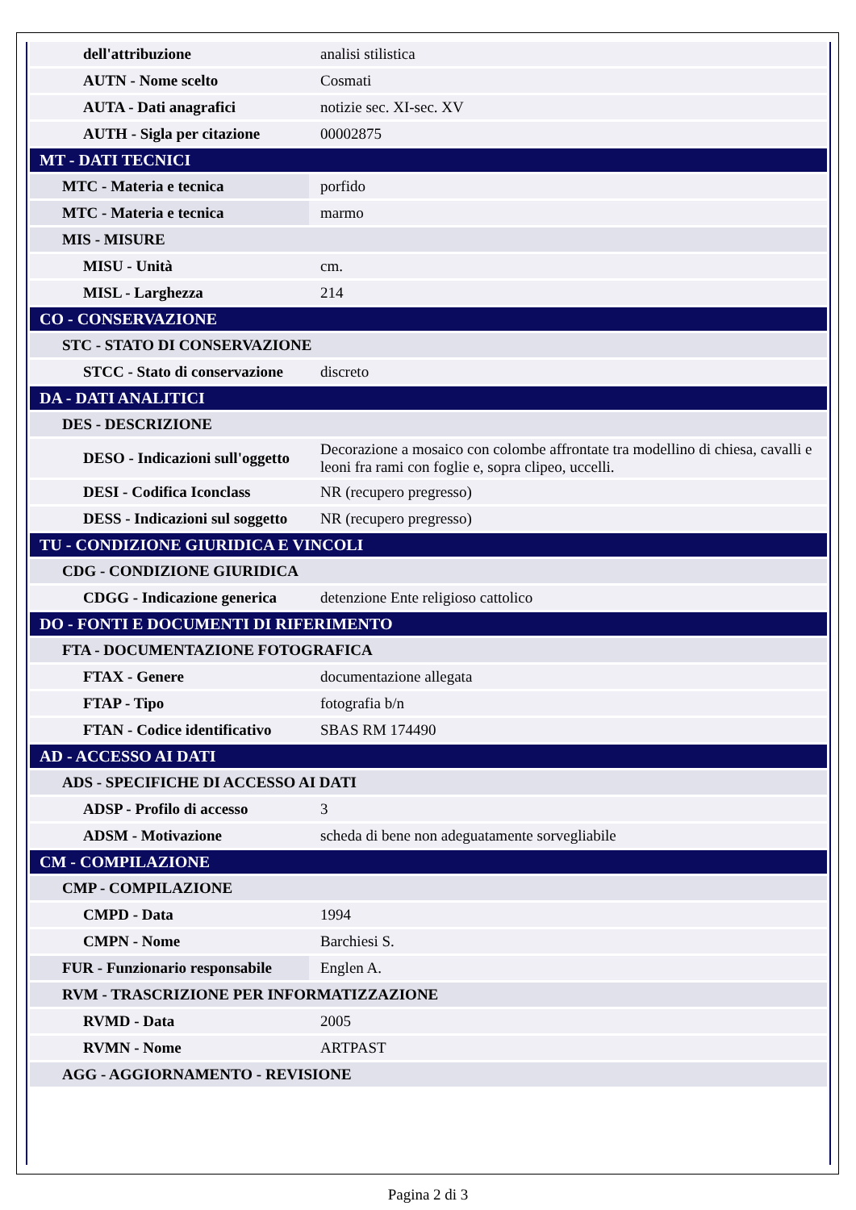| dell'attribuzione | analisi stilistica |
| AUTN - Nome scelto | Cosmati |
| AUTA - Dati anagrafici | notizie sec. XI-sec. XV |
| AUTH - Sigla per citazione | 00002875 |
| MT - DATI TECNICI | |
| MTC - Materia e tecnica | porfido |
| MTC - Materia e tecnica | marmo |
| MIS - MISURE | |
| MISU - Unità | cm. |
| MISL - Larghezza | 214 |
| CO - CONSERVAZIONE | |
| STC - STATO DI CONSERVAZIONE | |
| STCC - Stato di conservazione | discreto |
| DA - DATI ANALITICI | |
| DES - DESCRIZIONE | |
| DESO - Indicazioni sull'oggetto | Decorazione a mosaico con colombe affrontate tra modellino di chiesa, cavalli e leoni fra rami con foglie e, sopra clipeo, uccelli. |
| DESI - Codifica Iconclass | NR (recupero pregresso) |
| DESS - Indicazioni sul soggetto | NR (recupero pregresso) |
| TU - CONDIZIONE GIURIDICA E VINCOLI | |
| CDG - CONDIZIONE GIURIDICA | |
| CDGG - Indicazione generica | detenzione Ente religioso cattolico |
| DO - FONTI E DOCUMENTI DI RIFERIMENTO | |
| FTA - DOCUMENTAZIONE FOTOGRAFICA | |
| FTAX - Genere | documentazione allegata |
| FTAP - Tipo | fotografia b/n |
| FTAN - Codice identificativo | SBAS RM 174490 |
| AD - ACCESSO AI DATI | |
| ADS - SPECIFICHE DI ACCESSO AI DATI | |
| ADSP - Profilo di accesso | 3 |
| ADSM - Motivazione | scheda di bene non adeguatamente sorvegliabile |
| CM - COMPILAZIONE | |
| CMP - COMPILAZIONE | |
| CMPD - Data | 1994 |
| CMPN - Nome | Barchiesi S. |
| FUR - Funzionario responsabile | Englen A. |
| RVM - TRASCRIZIONE PER INFORMATIZZAZIONE | |
| RVMD - Data | 2005 |
| RVMN - Nome | ARTPAST |
| AGG - AGGIORNAMENTO - REVISIONE | |
Pagina 2 di 3